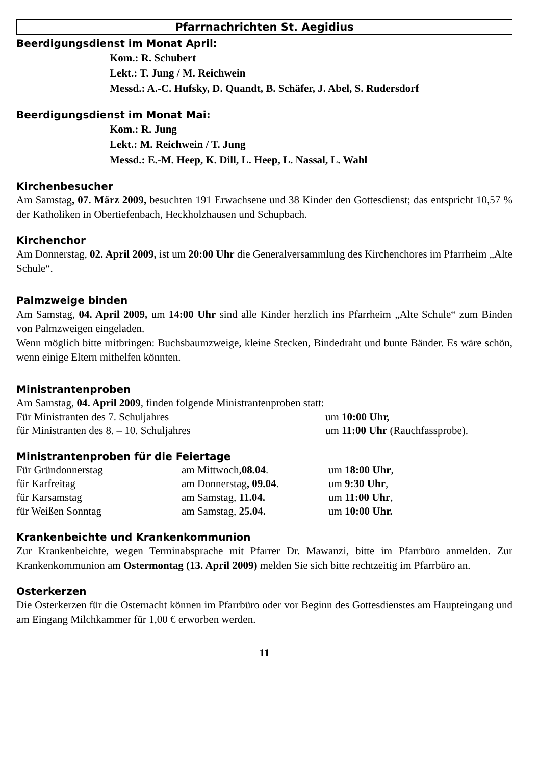Pfarrnachrichten St. Aegidius
Beerdigungsdienst im Monat April:
Kom.: R. Schubert
Lekt.: T. Jung / M. Reichwein
Messd.: A.-C. Hufsky, D. Quandt, B. Schäfer, J. Abel, S. Rudersdorf
Beerdigungsdienst im Monat Mai:
Kom.: R. Jung
Lekt.: M. Reichwein / T. Jung
Messd.: E.-M. Heep, K. Dill, L. Heep, L. Nassal, L. Wahl
Kirchenbesucher
Am Samstag, 07. März 2009, besuchten 191 Erwachsene und 38 Kinder den Gottesdienst; das entspricht 10,57 % der Katholiken in Obertiefenbach, Heckholzhausen und Schupbach.
Kirchenchor
Am Donnerstag, 02. April 2009, ist um 20:00 Uhr die Generalversammlung des Kirchenchores im Pfarrheim „Alte Schule“.
Palmzweige binden
Am Samstag, 04. April 2009, um 14:00 Uhr sind alle Kinder herzlich ins Pfarrheim „Alte Schule“ zum Binden von Palmzweigen eingeladen.
Wenn möglich bitte mitbringen: Buchsbaumzweige, kleine Stecken, Bindedraht und bunte Bänder. Es wäre schön, wenn einige Eltern mithelfen könnten.
Ministrantenproben
Am Samstag, 04. April 2009, finden folgende Ministrantenproben statt:
| Für Ministranten des 7. Schuljahres | um 10:00 Uhr, |
| für Ministranten des 8. – 10. Schuljahres | um 11:00 Uhr (Rauchfassprobe). |
Ministrantenproben für die Feiertage
| Für Gründonnerstag | am Mittwoch, 08.04 . | um 18:00 Uhr , |
| für Karfreitag | am Donnerstag , 09.04 . | um 9:30 Uhr , |
| für Karsamstag | am Samstag, 11.04. | um 11:00 Uhr , |
| für Weißen Sonntag | am Samstag, 25.04. | um 10:00 Uhr. |
Krankenbeichte und Krankenkommunion
Zur Krankenbeichte, wegen Terminabsprache mit Pfarrer Dr. Mawanzi, bitte im Pfarrbüro anmelden. Zur Krankenkommunion am Ostermontag (13. April 2009) melden Sie sich bitte rechtzeitig im Pfarrbüro an.
Osterkerzen
Die Osterkerzen für die Osternacht können im Pfarrbüro oder vor Beginn des Gottesdienstes am Haupteingang und am Eingang Milchkammer für 1,00 € erworben werden.
11